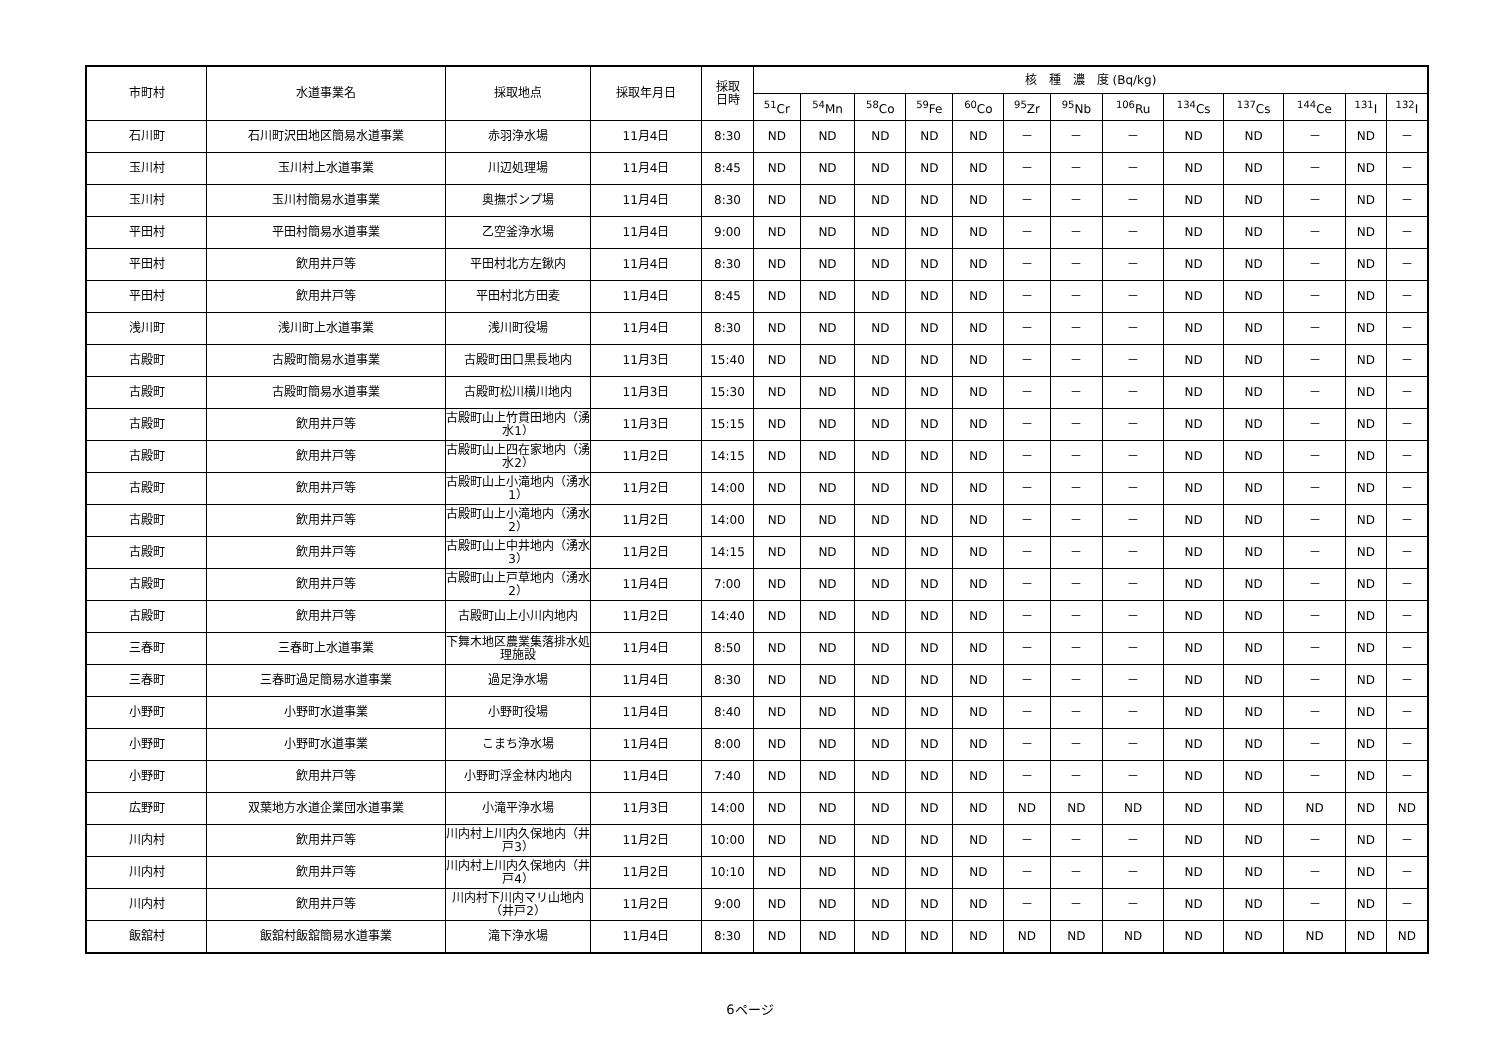| 市町村 | 水道事業名 | 採取地点 | 採取年月日 | 採取 日時 | 核 種 濃 度 (Bq/kg) | | | | | | | | | | | | |
| --- | --- | --- | --- | --- | --- | --- | --- | --- | --- | --- | --- | --- | --- | --- | --- | --- | --- |
| | | | | | <sup>51</sup>Cr | <sup>54</sup>Mn | <sup>58</sup>Co | <sup>59</sup>Fe | <sup>60</sup>Co | <sup>95</sup>Zr | <sup>95</sup>Nb | <sup>106</sup>Ru | <sup>134</sup>Cs | <sup>137</sup>Cs | <sup>144</sup>Ce | <sup>131</sup>I | <sup>132</sup>I |
| 石川町 | 石川町沢田地区簡易水道事業 | 赤羽浄水場 | 11月4日 | 8:30 | ND | ND | ND | ND | ND | － | － | － | ND | ND | － | ND | － |
| 玉川村 | 玉川村上水道事業 | 川辺処理場 | 11月4日 | 8:45 | ND | ND | ND | ND | ND | － | － | － | ND | ND | － | ND | － |
| 玉川村 | 玉川村簡易水道事業 | 奥撫ポンプ場 | 11月4日 | 8:30 | ND | ND | ND | ND | ND | － | － | － | ND | ND | － | ND | － |
| 平田村 | 平田村簡易水道事業 | 乙空釜浄水場 | 11月4日 | 9:00 | ND | ND | ND | ND | ND | － | － | － | ND | ND | － | ND | － |
| 平田村 | 飲用井戸等 | 平田村北方左鍬内 | 11月4日 | 8:30 | ND | ND | ND | ND | ND | － | － | － | ND | ND | － | ND | － |
| 平田村 | 飲用井戸等 | 平田村北方田麦 | 11月4日 | 8:45 | ND | ND | ND | ND | ND | － | － | － | ND | ND | － | ND | － |
| 浅川町 | 浅川町上水道事業 | 浅川町役場 | 11月4日 | 8:30 | ND | ND | ND | ND | ND | － | － | － | ND | ND | － | ND | － |
| 古殿町 | 古殿町簡易水道事業 | 古殿町田口黒長地内 | 11月3日 | 15:40 | ND | ND | ND | ND | ND | － | － | － | ND | ND | － | ND | － |
| 古殿町 | 古殿町簡易水道事業 | 古殿町松川横川地内 | 11月3日 | 15:30 | ND | ND | ND | ND | ND | － | － | － | ND | ND | － | ND | － |
| 古殿町 | 飲用井戸等 | 古殿町山上竹貫田地内（湧水1） | 11月3日 | 15:15 | ND | ND | ND | ND | ND | － | － | － | ND | ND | － | ND | － |
| 古殿町 | 飲用井戸等 | 古殿町山上四在家地内（湧水2） | 11月2日 | 14:15 | ND | ND | ND | ND | ND | － | － | － | ND | ND | － | ND | － |
| 古殿町 | 飲用井戸等 | 古殿町山上小滝地内（湧水1） | 11月2日 | 14:00 | ND | ND | ND | ND | ND | － | － | － | ND | ND | － | ND | － |
| 古殿町 | 飲用井戸等 | 古殿町山上小滝地内（湧水2） | 11月2日 | 14:00 | ND | ND | ND | ND | ND | － | － | － | ND | ND | － | ND | － |
| 古殿町 | 飲用井戸等 | 古殿町山上中井地内（湧水3） | 11月2日 | 14:15 | ND | ND | ND | ND | ND | － | － | － | ND | ND | － | ND | － |
| 古殿町 | 飲用井戸等 | 古殿町山上戸草地内（湧水2） | 11月4日 | 7:00 | ND | ND | ND | ND | ND | － | － | － | ND | ND | － | ND | － |
| 古殿町 | 飲用井戸等 | 古殿町山上小川内地内 | 11月2日 | 14:40 | ND | ND | ND | ND | ND | － | － | － | ND | ND | － | ND | － |
| 三春町 | 三春町上水道事業 | 下舞木地区農業集落排水処理施設 | 11月4日 | 8:50 | ND | ND | ND | ND | ND | － | － | － | ND | ND | － | ND | － |
| 三春町 | 三春町過足簡易水道事業 | 過足浄水場 | 11月4日 | 8:30 | ND | ND | ND | ND | ND | － | － | － | ND | ND | － | ND | － |
| 小野町 | 小野町水道事業 | 小野町役場 | 11月4日 | 8:40 | ND | ND | ND | ND | ND | － | － | － | ND | ND | － | ND | － |
| 小野町 | 小野町水道事業 | こまち浄水場 | 11月4日 | 8:00 | ND | ND | ND | ND | ND | － | － | － | ND | ND | － | ND | － |
| 小野町 | 飲用井戸等 | 小野町浮金林内地内 | 11月4日 | 7:40 | ND | ND | ND | ND | ND | － | － | － | ND | ND | － | ND | － |
| 広野町 | 双葉地方水道企業団水道事業 | 小滝平浄水場 | 11月3日 | 14:00 | ND | ND | ND | ND | ND | ND | ND | ND | ND | ND | ND | ND | ND |
| 川内村 | 飲用井戸等 | 川内村上川内久保地内（井戸3） | 11月2日 | 10:00 | ND | ND | ND | ND | ND | － | － | － | ND | ND | － | ND | － |
| 川内村 | 飲用井戸等 | 川内村上川内久保地内（井戸4） | 11月2日 | 10:10 | ND | ND | ND | ND | ND | － | － | － | ND | ND | － | ND | － |
| 川内村 | 飲用井戸等 | 川内村下川内マリ山地内（井戸2） | 11月2日 | 9:00 | ND | ND | ND | ND | ND | － | － | － | ND | ND | － | ND | － |
| 飯舘村 | 飯舘村飯舘簡易水道事業 | 滝下浄水場 | 11月4日 | 8:30 | ND | ND | ND | ND | ND | ND | ND | ND | ND | ND | ND | ND | ND |
6ページ